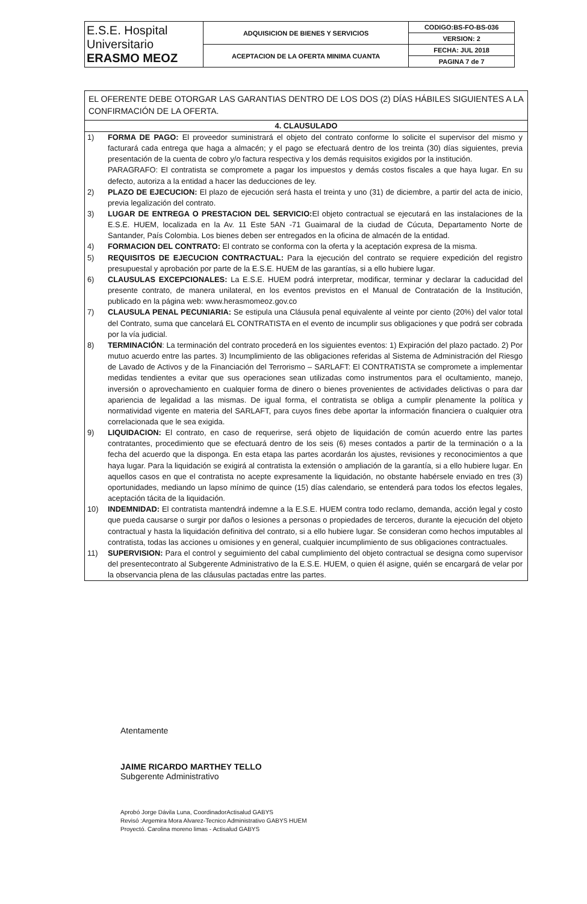| E.S.E. Hospital Universitario ERASMO MEOZ | ADQUISICION DE BIENES Y SERVICIOS | CODIGO:BS-FO-BS-036 |
| | | VERSION: 2 |
| | ACEPTACION DE LA OFERTA MINIMA CUANTA | FECHA: JUL 2018 |
| | | PAGINA 7 de 7 |
EL OFERENTE DEBE OTORGAR LAS GARANTIAS DENTRO DE LOS DOS (2) DÍAS HÁBILES SIGUIENTES A LA CONFIRMACIÓN DE LA OFERTA.
4. CLAUSULADO
1) FORMA DE PAGO: El proveedor suministrará el objeto del contrato conforme lo solicite el supervisor del mismo y facturará cada entrega que haga a almacén; y el pago se efectuará dentro de los treinta (30) días siguientes, previa presentación de la cuenta de cobro y/o factura respectiva y los demás requisitos exigidos por la institución.
PARAGRAFO: El contratista se compromete a pagar los impuestos y demás costos fiscales a que haya lugar. En su defecto, autoriza a la entidad a hacer las deducciones de ley.
2) PLAZO DE EJECUCION: El plazo de ejecución será hasta el treinta y uno (31) de diciembre, a partir del acta de inicio, previa legalización del contrato.
3) LUGAR DE ENTREGA O PRESTACION DEL SERVICIO: El objeto contractual se ejecutará en las instalaciones de la E.S.E. HUEM, localizada en la Av. 11 Este 5AN -71 Guaimaral de la ciudad de Cúcuta, Departamento Norte de Santander, País Colombia. Los bienes deben ser entregados en la oficina de almacén de la entidad.
4) FORMACION DEL CONTRATO: El contrato se conforma con la oferta y la aceptación expresa de la misma.
5) REQUISITOS DE EJECUCION CONTRACTUAL: Para la ejecución del contrato se requiere expedición del registro presupuestal y aprobación por parte de la E.S.E. HUEM de las garantías, si a ello hubiere lugar.
6) CLAUSULAS EXCEPCIONALES: La E.S.E. HUEM podrá interpretar, modificar, terminar y declarar la caducidad del presente contrato, de manera unilateral, en los eventos previstos en el Manual de Contratación de la Institución, publicado en la página web: www.herasmomeoz.gov.co
7) CLAUSULA PENAL PECUNIARIA: Se estipula una Cláusula penal equivalente al veinte por ciento (20%) del valor total del Contrato, suma que cancelará EL CONTRATISTA en el evento de incumplir sus obligaciones y que podrá ser cobrada por la vía judicial.
8) TERMINACIÓN: La terminación del contrato procederá en los siguientes eventos: 1) Expiración del plazo pactado. 2) Por mutuo acuerdo entre las partes. 3) Incumplimiento de las obligaciones referidas al Sistema de Administración del Riesgo de Lavado de Activos y de la Financiación del Terrorismo – SARLAFT: El CONTRATISTA se compromete a implementar medidas tendientes a evitar que sus operaciones sean utilizadas como instrumentos para el ocultamiento, manejo, inversión o aprovechamiento en cualquier forma de dinero o bienes provenientes de actividades delictivas o para dar apariencia de legalidad a las mismas. De igual forma, el contratista se obliga a cumplir plenamente la política y normatividad vigente en materia del SARLAFT, para cuyos fines debe aportar la información financiera o cualquier otra correlacionada que le sea exigida.
9) LIQUIDACION: El contrato, en caso de requerirse, será objeto de liquidación de común acuerdo entre las partes contratantes, procedimiento que se efectuará dentro de los seis (6) meses contados a partir de la terminación o a la fecha del acuerdo que la disponga. En esta etapa las partes acordarán los ajustes, revisiones y reconocimientos a que haya lugar. Para la liquidación se exigirá al contratista la extensión o ampliación de la garantía, si a ello hubiere lugar. En aquellos casos en que el contratista no acepte expresamente la liquidación, no obstante habérsele enviado en tres (3) oportunidades, mediando un lapso mínimo de quince (15) días calendario, se entenderá para todos los efectos legales, aceptación tácita de la liquidación.
10) INDEMNIDAD: El contratista mantendrá indemne a la E.S.E. HUEM contra todo reclamo, demanda, acción legal y costo que pueda causarse o surgir por daños o lesiones a personas o propiedades de terceros, durante la ejecución del objeto contractual y hasta la liquidación definitiva del contrato, si a ello hubiere lugar. Se consideran como hechos imputables al contratista, todas las acciones u omisiones y en general, cualquier incumplimiento de sus obligaciones contractuales.
11) SUPERVISION: Para el control y seguimiento del cabal cumplimiento del objeto contractual se designa como supervisor del presentecontrato al Subgerente Administrativo de la E.S.E. HUEM, o quien él asigne, quién se encargará de velar por la observancia plena de las cláusulas pactadas entre las partes.
Atentamente
JAIME RICARDO MARTHEY TELLO
Subgerente Administrativo
Aprobó Jorge Dávila Luna, CoordinadorActisalud GABYS
Revisó :Argemira Mora Alvarez-Tecnico Administrativo GABYS HUEM
Proyectó. Carolina moreno limas - Actisalud GABYS